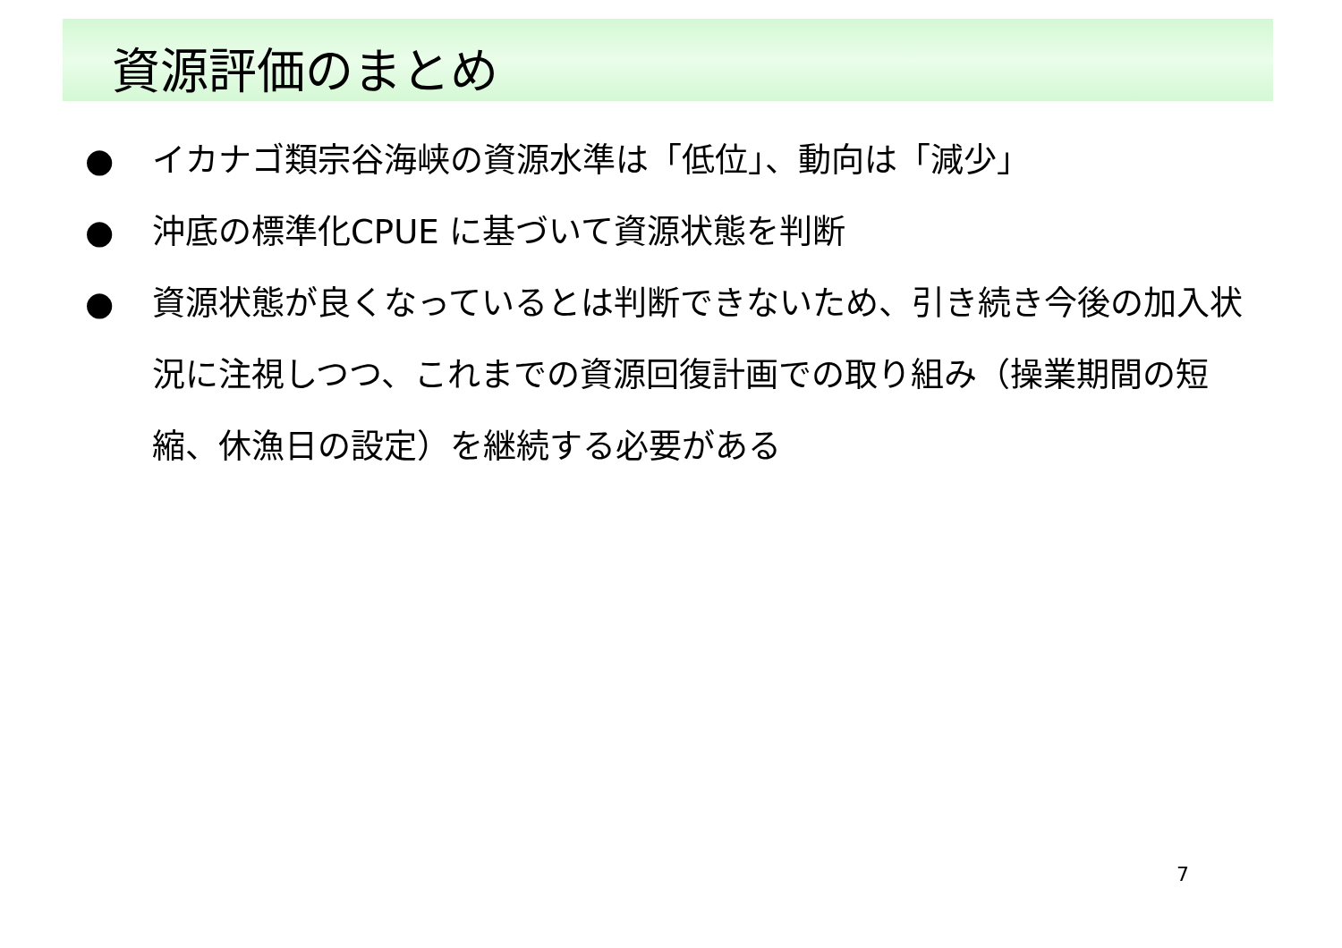資源評価のまとめ
● イカナゴ類宗谷海峡の資源水準は「低位」、動向は「減少」
● 沖底の標準化CPUE に基づいて資源状態を判断
● 資源状態が良くなっているとは判断できないため、引き続き今後の加入状況に注視しつつ、これまでの資源回復計画での取り組み（操業期間の短縮、休漁日の設定）を継続する必要がある
7